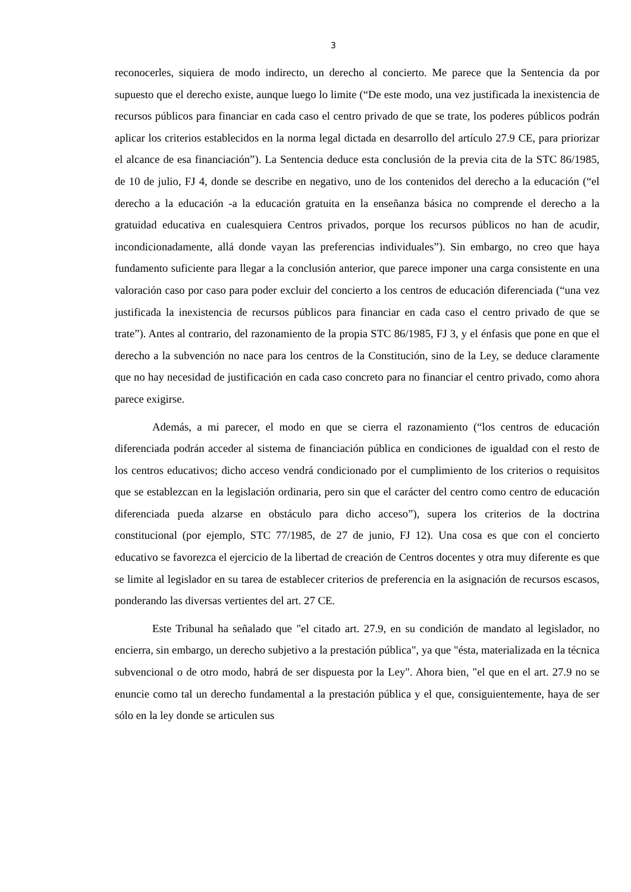3
reconocerles, siquiera de modo indirecto, un derecho al concierto. Me parece que la Sentencia da por supuesto que el derecho existe, aunque luego lo limite (“De este modo, una vez justificada la inexistencia de recursos públicos para financiar en cada caso el centro privado de que se trate, los poderes públicos podrán aplicar los criterios establecidos en la norma legal dictada en desarrollo del artículo 27.9 CE, para priorizar el alcance de esa financiación”). La Sentencia deduce esta conclusión de la previa cita de la STC 86/1985, de 10 de julio, FJ 4, donde se describe en negativo, uno de los contenidos del derecho a la educación (“el derecho a la educación -a la educación gratuita en la enseñanza básica no comprende el derecho a la gratuidad educativa en cualesquiera Centros privados, porque los recursos públicos no han de acudir, incondicionadamente, allá donde vayan las preferencias individuales”). Sin embargo, no creo que haya fundamento suficiente para llegar a la conclusión anterior, que parece imponer una carga consistente en una valoración caso por caso para poder excluir del concierto a los centros de educación diferenciada (“una vez justificada la inexistencia de recursos públicos para financiar en cada caso el centro privado de que se trate”). Antes al contrario, del razonamiento de la propia STC 86/1985, FJ 3, y el énfasis que pone en que el derecho a la subvención no nace para los centros de la Constitución, sino de la Ley, se deduce claramente que no hay necesidad de justificación en cada caso concreto para no financiar el centro privado, como ahora parece exigirse.
Además, a mi parecer, el modo en que se cierra el razonamiento (“los centros de educación diferenciada podrán acceder al sistema de financiación pública en condiciones de igualdad con el resto de los centros educativos; dicho acceso vendrá condicionado por el cumplimiento de los criterios o requisitos que se establezcan en la legislación ordinaria, pero sin que el carácter del centro como centro de educación diferenciada pueda alzarse en obstáculo para dicho acceso”), supera los criterios de la doctrina constitucional (por ejemplo, STC 77/1985, de 27 de junio, FJ 12). Una cosa es que con el concierto educativo se favorezca el ejercicio de la libertad de creación de Centros docentes y otra muy diferente es que se limite al legislador en su tarea de establecer criterios de preferencia en la asignación de recursos escasos, ponderando las diversas vertientes del art. 27 CE.
Este Tribunal ha señalado que "el citado art. 27.9, en su condición de mandato al legislador, no encierra, sin embargo, un derecho subjetivo a la prestación pública", ya que "ésta, materializada en la técnica subvencional o de otro modo, habrá de ser dispuesta por la Ley". Ahora bien, "el que en el art. 27.9 no se enuncie como tal un derecho fundamental a la prestación pública y el que, consiguientemente, haya de ser sólo en la ley donde se articulen sus